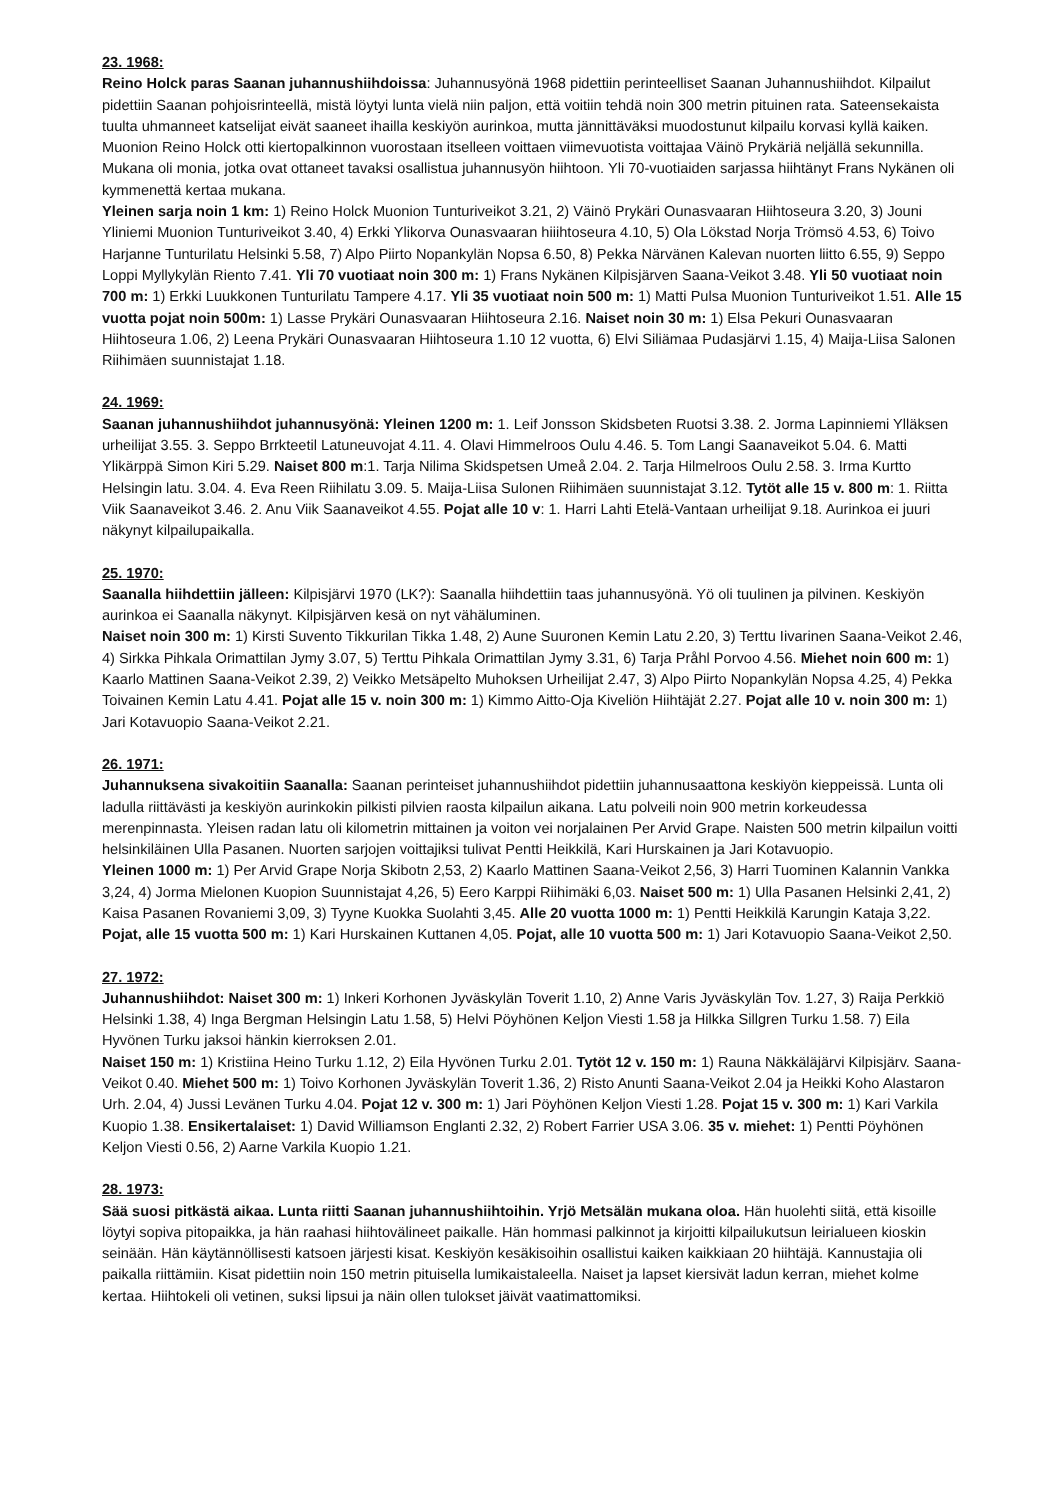23. 1968:
Reino Holck paras Saanan juhannushiihdoissa: Juhannusyönä 1968 pidettiin perinteelliset Saanan Juhannushiihdot. Kilpailut pidettiin Saanan pohjoisrinteellä, mistä löytyi lunta vielä niin paljon, että voitiin tehdä noin 300 metrin pituinen rata. Sateensekaista tuulta uhmanneet katselijat eivät saaneet ihailla keskiyön aurinkoa, mutta jännittäväksi muodostunut kilpailu korvasi kyllä kaiken. Muonion Reino Holck otti kiertopalkinnon vuorostaan itselleen voittaen viimevuotista voittajaa Väinö Prykäriä neljällä sekunnilla. Mukana oli monia, jotka ovat ottaneet tavaksi osallistua juhannusyön hiihtoon. Yli 70-vuotiaiden sarjassa hiihtänyt Frans Nykänen oli kymmenettä kertaa mukana.
Yleinen sarja noin 1 km: 1) Reino Holck Muonion Tunturiveikot 3.21, 2) Väinö Prykäri Ounasvaaran Hiihtoseura 3.20, 3) Jouni Yliniemi Muonion Tunturiveikot 3.40, 4) Erkki Ylikorva Ounasvaaran hiiihtoseura 4.10, 5) Ola Lökstad Norja Trömsö 4.53, 6) Toivo Harjanne Tunturilatu Helsinki 5.58, 7) Alpo Piirto Nopankylän Nopsa 6.50, 8) Pekka Närvänen Kalevan nuorten liitto 6.55, 9) Seppo Loppi Myllykylän Riento 7.41. Yli 70 vuotiaat noin 300 m: 1) Frans Nykänen Kilpisjärven Saana-Veikot 3.48. Yli 50 vuotiaat noin 700 m: 1) Erkki Luukkonen Tunturilatu Tampere 4.17. Yli 35 vuotiaat noin 500 m: 1) Matti Pulsa Muonion Tunturiveikot 1.51. Alle 15 vuotta pojat noin 500m: 1) Lasse Prykäri Ounasvaaran Hiihtoseura 2.16. Naiset noin 30 m: 1) Elsa Pekuri Ounasvaaran Hiihtoseura 1.06, 2) Leena Prykäri Ounasvaaran Hiihtoseura 1.10 12 vuotta, 6) Elvi Siliämaa Pudasjärvi 1.15, 4) Maija-Liisa Salonen Riihimäen suunnistajat 1.18.
24. 1969:
Saanan juhannushiihdot juhannusyönä: Yleinen 1200 m: 1. Leif Jonsson Skidsbeten Ruotsi 3.38. 2. Jorma Lapinniemi Ylläksen urheilijat 3.55. 3. Seppo Brrkteetil Latuneuvojat 4.11. 4. Olavi Himmelroos Oulu 4.46. 5. Tom Langi Saanaveikot 5.04. 6. Matti Ylikärppä Simon Kiri 5.29. Naiset 800 m:1. Tarja Nilima Skidspetsen Umeå 2.04. 2. Tarja Hilmelroos Oulu 2.58. 3. Irma Kurtto Helsingin latu. 3.04. 4. Eva Reen Riihilatu 3.09. 5. Maija-Liisa Sulonen Riihimäen suunnistajat 3.12. Tytöt alle 15 v. 800 m: 1. Riitta Viik Saanaveikot 3.46. 2. Anu Viik Saanaveikot 4.55. Pojat alle 10 v: 1. Harri Lahti Etelä-Vantaan urheilijat 9.18. Aurinkoa ei juuri näkynyt kilpailupaikalla.
25. 1970:
Saanalla hiihdettiin jälleen: Kilpisjärvi 1970 (LK?): Saanalla hiihdettiin taas juhannusyönä. Yö oli tuulinen ja pilvinen. Keskiyön aurinkoa ei Saanalla näkynyt. Kilpisjärven kesä on nyt vähäluminen.
Naiset noin 300 m: 1) Kirsti Suvento Tikkurilan Tikka 1.48, 2) Aune Suuronen Kemin Latu 2.20, 3) Terttu Iivarinen Saana-Veikot 2.46, 4) Sirkka Pihkala Orimattilan Jymy 3.07, 5) Terttu Pihkala Orimattilan Jymy 3.31, 6) Tarja Pråhl Porvoo 4.56. Miehet noin 600 m: 1) Kaarlo Mattinen Saana-Veikot 2.39, 2) Veikko Metsäpelto Muhoksen Urheilijat 2.47, 3) Alpo Piirto Nopankylän Nopsa 4.25, 4) Pekka Toivainen Kemin Latu 4.41. Pojat alle 15 v. noin 300 m: 1) Kimmo Aitto-Oja Kiveliön Hiihtäjät 2.27. Pojat alle 10 v. noin 300 m: 1) Jari Kotavuopio Saana-Veikot 2.21.
26. 1971:
Juhannuksena sivakoitiin Saanalla: Saanan perinteiset juhannushiihdot pidettiin juhannusaattona keskiyön kieppeissä. Lunta oli ladulla riittävästi ja keskiyön aurinkokin pilkisti pilvien raosta kilpailun aikana. Latu polveili noin 900 metrin korkeudessa merenpinnasta. Yleisen radan latu oli kilometrin mittainen ja voiton vei norjalainen Per Arvid Grape. Naisten 500 metrin kilpailun voitti helsinkiläinen Ulla Pasanen. Nuorten sarjojen voittajiksi tulivat Pentti Heikkilä, Kari Hurskainen ja Jari Kotavuopio.
Yleinen 1000 m: 1) Per Arvid Grape Norja Skibotn 2,53, 2) Kaarlo Mattinen Saana-Veikot 2,56, 3) Harri Tuominen Kalannin Vankka 3,24, 4) Jorma Mielonen Kuopion Suunnistajat 4,26, 5) Eero Karppi Riihimäki 6,03. Naiset 500 m: 1) Ulla Pasanen Helsinki 2,41, 2) Kaisa Pasanen Rovaniemi 3,09, 3) Tyyne Kuokka Suolahti 3,45. Alle 20 vuotta 1000 m: 1) Pentti Heikkilä Karungin Kataja 3,22. Pojat, alle 15 vuotta 500 m: 1) Kari Hurskainen Kuttanen 4,05. Pojat, alle 10 vuotta 500 m: 1) Jari Kotavuopio Saana-Veikot 2,50.
27. 1972:
Juhannushiihdot: Naiset 300 m: 1) Inkeri Korhonen Jyväskylän Toverit 1.10, 2) Anne Varis Jyväskylän Tov. 1.27, 3) Raija Perkkiö Helsinki 1.38, 4) Inga Bergman Helsingin Latu 1.58, 5) Helvi Pöyhönen Keljon Viesti 1.58 ja Hilkka Sillgren Turku 1.58. 7) Eila Hyvönen Turku jaksoi hänkin kierroksen 2.01.
Naiset 150 m: 1) Kristiina Heino Turku 1.12, 2) Eila Hyvönen Turku 2.01. Tytöt 12 v. 150 m: 1) Rauna Näkkäläjärvi Kilpisjärv. Saana-Veikot 0.40. Miehet 500 m: 1) Toivo Korhonen Jyväskylän Toverit 1.36, 2) Risto Anunti Saana-Veikot 2.04 ja Heikki Koho Alastaron Urh. 2.04, 4) Jussi Levänen Turku 4.04. Pojat 12 v. 300 m: 1) Jari Pöyhönen Keljon Viesti 1.28. Pojat 15 v. 300 m: 1) Kari Varkila Kuopio 1.38. Ensikertalaiset: 1) David Williamson Englanti 2.32, 2) Robert Farrier USA 3.06. 35 v. miehet: 1) Pentti Pöyhönen Keljon Viesti 0.56, 2) Aarne Varkila Kuopio 1.21.
28. 1973:
Sää suosi pitkästä aikaa. Lunta riitti Saanan juhannushiihtoihin. Yrjö Metsälän mukana oloa. Hän huolehti siitä, että kisoille löytyi sopiva pitopaikka, ja hän raahasi hiihtovälineet paikalle. Hän hommasi palkinnot ja kirjoitti kilpailukutsun leirialueen kioskin seinään. Hän käytännöllisesti katsoen järjesti kisat. Keskiyön kesäkisoihin osallistui kaiken kaikkiaan 20 hiihtäjä. Kannustajia oli paikalla riittämiin. Kisat pidettiin noin 150 metrin pituisella lumikaistaleella. Naiset ja lapset kiersivät ladun kerran, miehet kolme kertaa. Hiihtokeli oli vetinen, suksi lipsui ja näin ollen tulokset jäivät vaatimattomiksi.